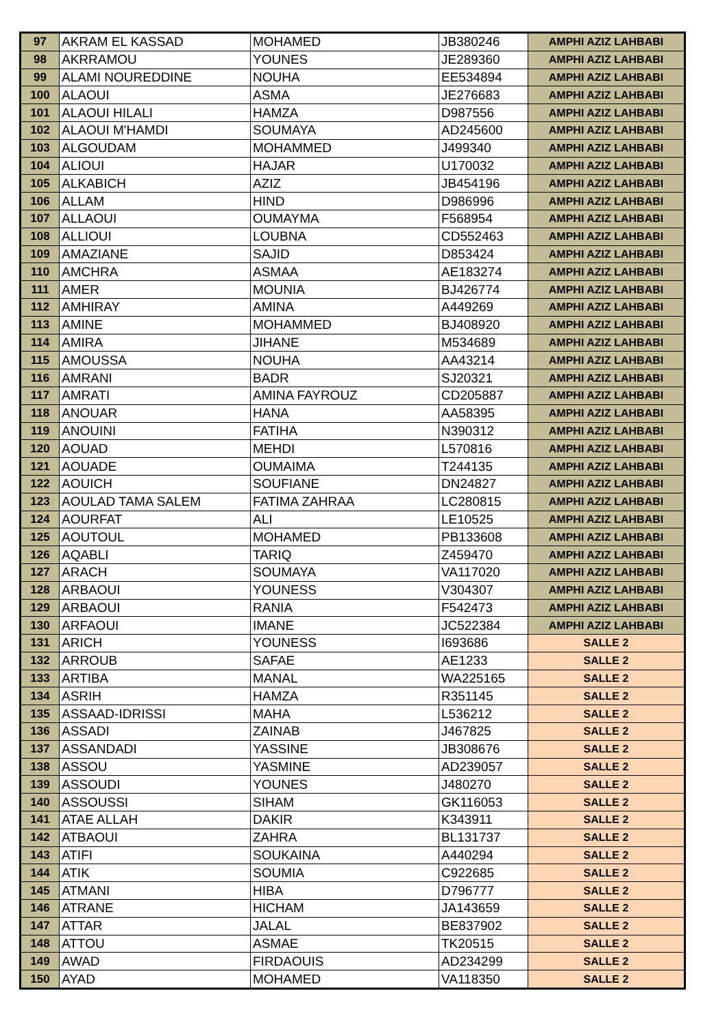| 97 | AKRAM EL KASSAD | MOHAMED | JB380246 | AMPHI AZIZ LAHBABI |
| 98 | AKRRAMOU | YOUNES | JE289360 | AMPHI AZIZ LAHBABI |
| 99 | ALAMI NOUREDDINE | NOUHA | EE534894 | AMPHI AZIZ LAHBABI |
| 100 | ALAOUI | ASMA | JE276683 | AMPHI AZIZ LAHBABI |
| 101 | ALAOUI HILALI | HAMZA | D987556 | AMPHI AZIZ LAHBABI |
| 102 | ALAOUI M'HAMDI | SOUMAYA | AD245600 | AMPHI AZIZ LAHBABI |
| 103 | ALGOUDAM | MOHAMMED | J499340 | AMPHI AZIZ LAHBABI |
| 104 | ALIOUI | HAJAR | U170032 | AMPHI AZIZ LAHBABI |
| 105 | ALKABICH | AZIZ | JB454196 | AMPHI AZIZ LAHBABI |
| 106 | ALLAM | HIND | D986996 | AMPHI AZIZ LAHBABI |
| 107 | ALLAOUI | OUMAYMA | F568954 | AMPHI AZIZ LAHBABI |
| 108 | ALLIOUI | LOUBNA | CD552463 | AMPHI AZIZ LAHBABI |
| 109 | AMAZIANE | SAJID | D853424 | AMPHI AZIZ LAHBABI |
| 110 | AMCHRA | ASMAA | AE183274 | AMPHI AZIZ LAHBABI |
| 111 | AMER | MOUNIA | BJ426774 | AMPHI AZIZ LAHBABI |
| 112 | AMHIRAY | AMINA | A449269 | AMPHI AZIZ LAHBABI |
| 113 | AMINE | MOHAMMED | BJ408920 | AMPHI AZIZ LAHBABI |
| 114 | AMIRA | JIHANE | M534689 | AMPHI AZIZ LAHBABI |
| 115 | AMOUSSA | NOUHA | AA43214 | AMPHI AZIZ LAHBABI |
| 116 | AMRANI | BADR | SJ20321 | AMPHI AZIZ LAHBABI |
| 117 | AMRATI | AMINA FAYROUZ | CD205887 | AMPHI AZIZ LAHBABI |
| 118 | ANOUAR | HANA | AA58395 | AMPHI AZIZ LAHBABI |
| 119 | ANOUINI | FATIHA | N390312 | AMPHI AZIZ LAHBABI |
| 120 | AOUAD | MEHDI | L570816 | AMPHI AZIZ LAHBABI |
| 121 | AOUADE | OUMAIMA | T244135 | AMPHI AZIZ LAHBABI |
| 122 | AOUICH | SOUFIANE | DN24827 | AMPHI AZIZ LAHBABI |
| 123 | AOULAD TAMA SALEM | FATIMA ZAHRAA | LC280815 | AMPHI AZIZ LAHBABI |
| 124 | AOURFAT | ALI | LE10525 | AMPHI AZIZ LAHBABI |
| 125 | AOUTOUL | MOHAMED | PB133608 | AMPHI AZIZ LAHBABI |
| 126 | AQABLI | TARIQ | Z459470 | AMPHI AZIZ LAHBABI |
| 127 | ARACH | SOUMAYA | VA117020 | AMPHI AZIZ LAHBABI |
| 128 | ARBAOUI | YOUNESS | V304307 | AMPHI AZIZ LAHBABI |
| 129 | ARBAOUI | RANIA | F542473 | AMPHI AZIZ LAHBABI |
| 130 | ARFAOUI | IMANE | JC522384 | AMPHI AZIZ LAHBABI |
| 131 | ARICH | YOUNESS | I693686 | SALLE 2 |
| 132 | ARROUB | SAFAE | AE1233 | SALLE 2 |
| 133 | ARTIBA | MANAL | WA225165 | SALLE 2 |
| 134 | ASRIH | HAMZA | R351145 | SALLE 2 |
| 135 | ASSAAD-IDRISSI | MAHA | L536212 | SALLE 2 |
| 136 | ASSADI | ZAINAB | J467825 | SALLE 2 |
| 137 | ASSANDADI | YASSINE | JB308676 | SALLE 2 |
| 138 | ASSOU | YASMINE | AD239057 | SALLE 2 |
| 139 | ASSOUDI | YOUNES | J480270 | SALLE 2 |
| 140 | ASSOUSSI | SIHAM | GK116053 | SALLE 2 |
| 141 | ATAE ALLAH | DAKIR | K343911 | SALLE 2 |
| 142 | ATBAOUI | ZAHRA | BL131737 | SALLE 2 |
| 143 | ATIFI | SOUKAINA | A440294 | SALLE 2 |
| 144 | ATIK | SOUMIA | C922685 | SALLE 2 |
| 145 | ATMANI | HIBA | D796777 | SALLE 2 |
| 146 | ATRANE | HICHAM | JA143659 | SALLE 2 |
| 147 | ATTAR | JALAL | BE837902 | SALLE 2 |
| 148 | ATTOU | ASMAE | TK20515 | SALLE 2 |
| 149 | AWAD | FIRDAOUIS | AD234299 | SALLE 2 |
| 150 | AYAD | MOHAMED | VA118350 | SALLE 2 |